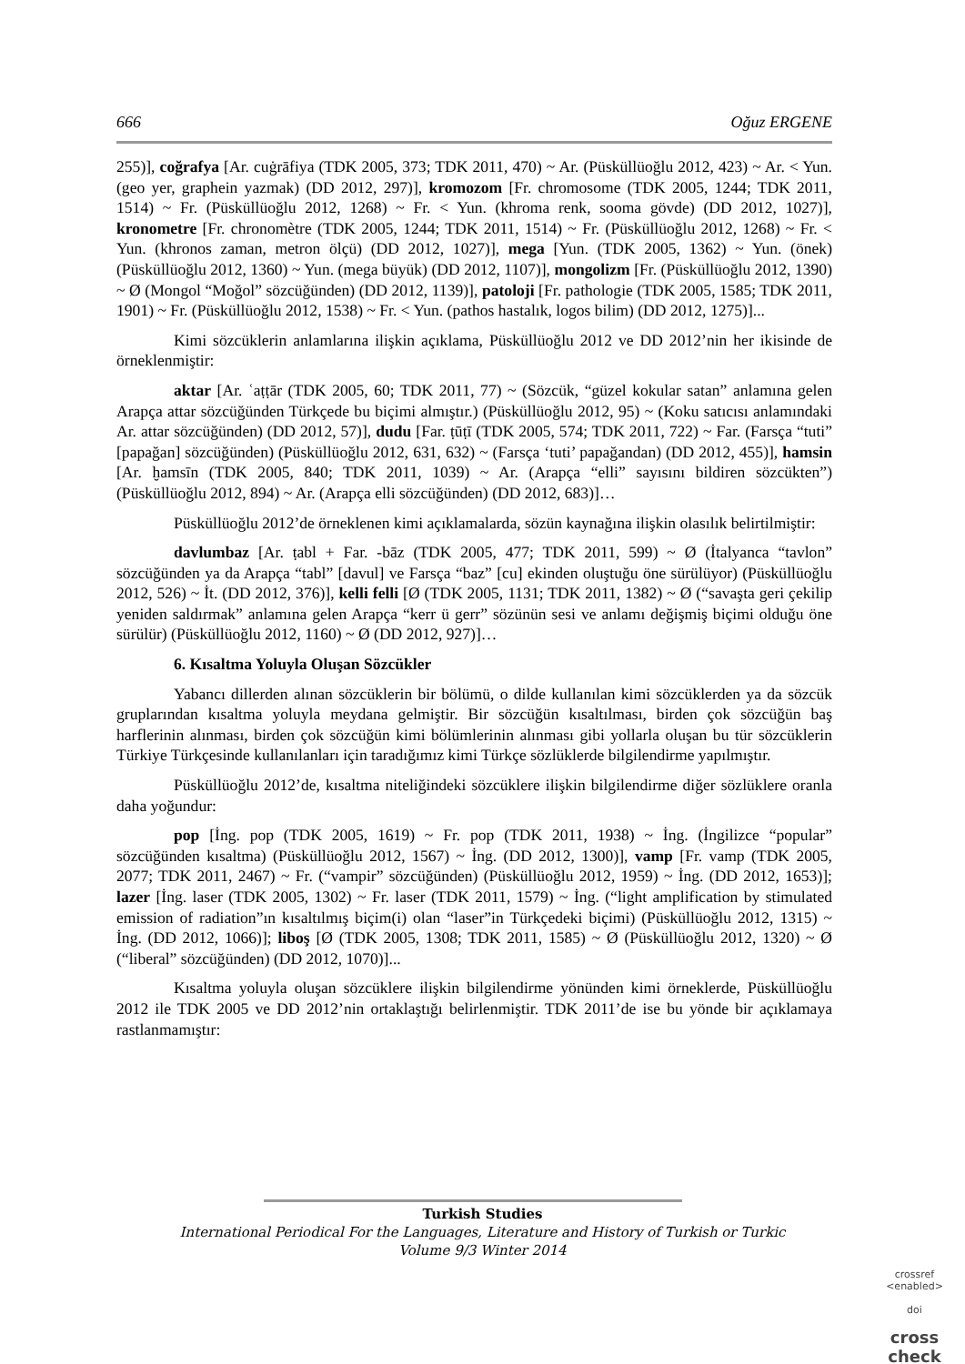666 Oğuz ERGENE
255)], coğrafya [Ar. cuġrāfiya (TDK 2005, 373; TDK 2011, 470) ~ Ar. (Püsküllüoğlu 2012, 423) ~ Ar. < Yun. (geo yer, graphein yazmak) (DD 2012, 297)], kromozom [Fr. chromosome (TDK 2005, 1244; TDK 2011, 1514) ~ Fr. (Püsküllüoğlu 2012, 1268) ~ Fr. < Yun. (khroma renk, sooma gövde) (DD 2012, 1027)], kronometre [Fr. chronomètre (TDK 2005, 1244; TDK 2011, 1514) ~ Fr. (Püsküllüoğlu 2012, 1268) ~ Fr. < Yun. (khronos zaman, metron ölçü) (DD 2012, 1027)], mega [Yun. (TDK 2005, 1362) ~ Yun. (önek) (Püsküllüoğlu 2012, 1360) ~ Yun. (mega büyük) (DD 2012, 1107)], mongolizm [Fr. (Püsküllüoğlu 2012, 1390) ~ Ø (Mongol “Moğol” sözcüğünden) (DD 2012, 1139)], patoloji [Fr. pathologie (TDK 2005, 1585; TDK 2011, 1901) ~ Fr. (Püsküllüoğlu 2012, 1538) ~ Fr. < Yun. (pathos hastalık, logos bilim) (DD 2012, 1275)]...
Kimi sözcüklerin anlamlarına ilişkin açıklama, Püsküllüoğlu 2012 ve DD 2012’nin her ikisinde de örneklenmiştir:
aktar [Ar. ʿaṭṭār (TDK 2005, 60; TDK 2011, 77) ~ (Sözcük, “güzel kokular satan” anlamına gelen Arapça attar sözcüğünden Türkçede bu biçimi almıştır.) (Püsküllüoğlu 2012, 95) ~ (Koku satıcısı anlamındaki Ar. attar sözcüğünden) (DD 2012, 57)], dudu [Far. ṭūṭī (TDK 2005, 574; TDK 2011, 722) ~ Far. (Farsça “tuti” [papağan] sözcüğünden) (Püsküllüoğlu 2012, 631, 632) ~ (Farsça ‘tuti’ papağandan) (DD 2012, 455)], hamsin [Ar. ḫamsīn (TDK 2005, 840; TDK 2011, 1039) ~ Ar. (Arapça “elli” sayısını bildiren sözcükten”) (Püsküllüoğlu 2012, 894) ~ Ar. (Arapça elli sözcüğünden) (DD 2012, 683)]…
Püsküllüoğlu 2012’de örneklenen kimi açıklamalarda, sözün kaynağına ilişkin olasılık belirtilmiştir:
davlumbaz [Ar. ṭabl + Far. -bāz (TDK 2005, 477; TDK 2011, 599) ~ Ø (İtalyanca “tavlon” sözcüğünden ya da Arapça “tabl” [davul] ve Farsça “baz” [cu] ekinden oluştuğu öne sürülüyor) (Püsküllüoğlu 2012, 526) ~ İt. (DD 2012, 376)], kelli felli [Ø (TDK 2005, 1131; TDK 2011, 1382) ~ Ø (“savaşta geri çekilip yeniden saldırmak” anlamına gelen Arapça “kerr ü gerr” sözünün sesi ve anlamı değişmiş biçimi olduğu öne sürülür) (Püsküllüoğlu 2012, 1160) ~ Ø (DD 2012, 927)]…
6. Kısaltma Yoluyla Oluşan Sözcükler
Yabancı dillerden alınan sözcüklerin bir bölümü, o dilde kullanılan kimi sözcüklerden ya da sözcük gruplarından kısaltma yoluyla meydana gelmiştir. Bir sözcüğün kısaltılması, birden çok sözcüğün baş harflerinin alınması, birden çok sözcüğün kimi bölümlerinin alınması gibi yollarla oluşan bu tür sözcüklerin Türkiye Türkçesinde kullanılanları için taradığımız kimi Türkçe sözlüklerde bilgilendirme yapılmıştır.
Püsküllüoğlu 2012’de, kısaltma niteliğindeki sözcüklere ilişkin bilgilendirme diğer sözlüklere oranla daha yoğundur:
pop [İng. pop (TDK 2005, 1619) ~ Fr. pop (TDK 2011, 1938) ~ İng. (İngilizce “popular” sözcüğünden kısaltma) (Püsküllüoğlu 2012, 1567) ~ İng. (DD 2012, 1300)], vamp [Fr. vamp (TDK 2005, 2077; TDK 2011, 2467) ~ Fr. (“vampir” sözcüğünden) (Püsküllüoğlu 2012, 1959) ~ İng. (DD 2012, 1653)]; lazer [İng. laser (TDK 2005, 1302) ~ Fr. laser (TDK 2011, 1579) ~ İng. (“light amplification by stimulated emission of radiation”ın kısaltılmış biçim(i) olan “laser”in Türkçedeki biçimi) (Püsküllüoğlu 2012, 1315) ~ İng. (DD 2012, 1066)]; liboş [Ø (TDK 2005, 1308; TDK 2011, 1585) ~ Ø (Püsküllüoğlu 2012, 1320) ~ Ø (“liberal” sözcüğünden) (DD 2012, 1070)]...
Kısaltma yoluyla oluşan sözcüklere ilişkin bilgilendirme yönünden kimi örneklerde, Püsküllüoğlu 2012 ile TDK 2005 ve DD 2012’nin ortaklaştığı belirlenmiştir. TDK 2011’de ise bu yönde bir açıklamaya rastlanmamıştır:
Turkish Studies
International Periodical For the Languages, Literature and History of Turkish or Turkic
Volume 9/3 Winter 2014
crossref
<enabled>
doi
cross check